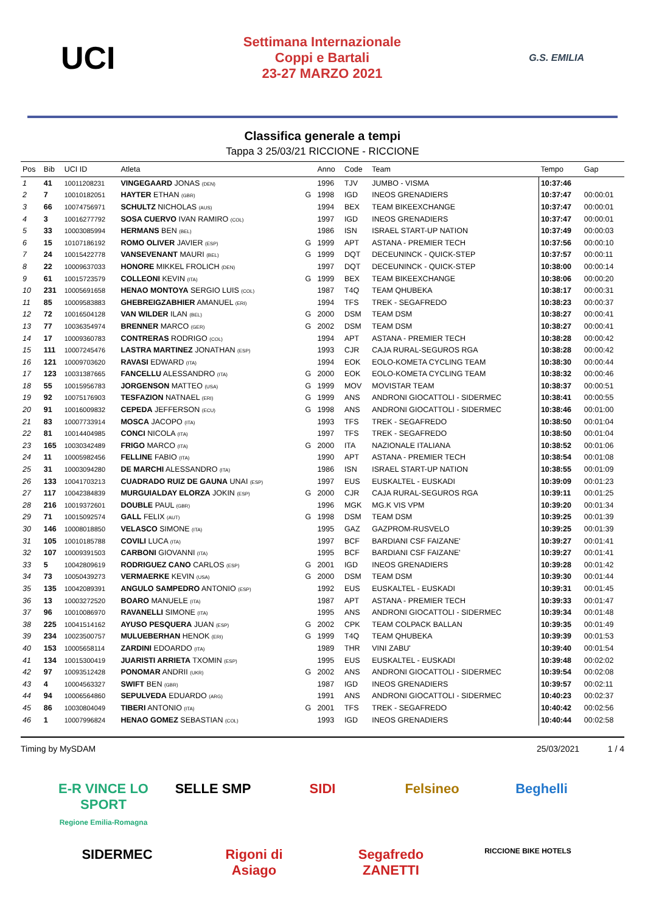UCI
Settimana Internazionale
Coppi e Bartali
23-27 MARZO 2021
G.S. EMILIA
Classifica generale a tempi
Tappa 3 25/03/21 RICCIONE - RICCIONE
| Pos | Bib | UCI ID | Atleta | | Anno | Code | Team | Tempo | Gap |
| --- | --- | --- | --- | --- | --- | --- | --- | --- | --- |
| 1 | 41 | 10011208231 | VINGEGAARD JONAS (DEN) | | 1996 | TJV | JUMBO - VISMA | 10:37:46 | |
| 2 | 7 | 10010182051 | HAYTER ETHAN (GBR) | G | 1998 | IGD | INEOS GRENADIERS | 10:37:47 | 00:00:01 |
| 3 | 66 | 10074756971 | SCHULTZ NICHOLAS (AUS) | | 1994 | BEX | TEAM BIKEEXCHANGE | 10:37:47 | 00:00:01 |
| 4 | 3 | 10016277792 | SOSA CUERVO IVAN RAMIRO (COL) | | 1997 | IGD | INEOS GRENADIERS | 10:37:47 | 00:00:01 |
| 5 | 33 | 10003085994 | HERMANS BEN (BEL) | | 1986 | ISN | ISRAEL START-UP NATION | 10:37:49 | 00:00:03 |
| 6 | 15 | 10107186192 | ROMO OLIVER JAVIER (ESP) | G | 1999 | APT | ASTANA - PREMIER TECH | 10:37:56 | 00:00:10 |
| 7 | 24 | 10015422778 | VANSEVENANT MAURI (BEL) | G | 1999 | DQT | DECEUNINCK - QUICK-STEP | 10:37:57 | 00:00:11 |
| 8 | 22 | 10009637033 | HONORE MIKKEL FROLICH (DEN) | | 1997 | DQT | DECEUNINCK - QUICK-STEP | 10:38:00 | 00:00:14 |
| 9 | 61 | 10015723579 | COLLEONI KEVIN (ITA) | G | 1999 | BEX | TEAM BIKEEXCHANGE | 10:38:06 | 00:00:20 |
| 10 | 231 | 10005691658 | HENAO MONTOYA SERGIO LUIS (COL) | | 1987 | T4Q | TEAM QHUBEKA | 10:38:17 | 00:00:31 |
| 11 | 85 | 10009583883 | GHEBREIGZABHIER AMANUEL (ERI) | | 1994 | TFS | TREK - SEGAFREDO | 10:38:23 | 00:00:37 |
| 12 | 72 | 10016504128 | VAN WILDER ILAN (BEL) | G | 2000 | DSM | TEAM DSM | 10:38:27 | 00:00:41 |
| 13 | 77 | 10036354974 | BRENNER MARCO (GER) | G | 2002 | DSM | TEAM DSM | 10:38:27 | 00:00:41 |
| 14 | 17 | 10009360783 | CONTRERAS RODRIGO (COL) | | 1994 | APT | ASTANA - PREMIER TECH | 10:38:28 | 00:00:42 |
| 15 | 111 | 10007245476 | LASTRA MARTINEZ JONATHAN (ESP) | | 1993 | CJR | CAJA RURAL-SEGUROS RGA | 10:38:28 | 00:00:42 |
| 16 | 121 | 10009703620 | RAVASI EDWARD (ITA) | | 1994 | EOK | EOLO-KOMETA CYCLING TEAM | 10:38:30 | 00:00:44 |
| 17 | 123 | 10031387665 | FANCELLU ALESSANDRO (ITA) | G | 2000 | EOK | EOLO-KOMETA CYCLING TEAM | 10:38:32 | 00:00:46 |
| 18 | 55 | 10015956783 | JORGENSON MATTEO (USA) | G | 1999 | MOV | MOVISTAR TEAM | 10:38:37 | 00:00:51 |
| 19 | 92 | 10075176903 | TESFAZION NATNAEL (ERI) | G | 1999 | ANS | ANDRONI GIOCATTOLI - SIDERMEC | 10:38:41 | 00:00:55 |
| 20 | 91 | 10016009832 | CEPEDA JEFFERSON (ECU) | G | 1998 | ANS | ANDRONI GIOCATTOLI - SIDERMEC | 10:38:46 | 00:01:00 |
| 21 | 83 | 10007733914 | MOSCA JACOPO (ITA) | | 1993 | TFS | TREK - SEGAFREDO | 10:38:50 | 00:01:04 |
| 22 | 81 | 10014404985 | CONCI NICOLA (ITA) | | 1997 | TFS | TREK - SEGAFREDO | 10:38:50 | 00:01:04 |
| 23 | 165 | 10030342489 | FRIGO MARCO (ITA) | G | 2000 | ITA | NAZIONALE ITALIANA | 10:38:52 | 00:01:06 |
| 24 | 11 | 10005982456 | FELLINE FABIO (ITA) | | 1990 | APT | ASTANA - PREMIER TECH | 10:38:54 | 00:01:08 |
| 25 | 31 | 10003094280 | DE MARCHI ALESSANDRO (ITA) | | 1986 | ISN | ISRAEL START-UP NATION | 10:38:55 | 00:01:09 |
| 26 | 133 | 10041703213 | CUADRADO RUIZ DE GAUNA UNAI (ESP) | | 1997 | EUS | EUSKALTEL - EUSKADI | 10:39:09 | 00:01:23 |
| 27 | 117 | 10042384839 | MURGUIALDAY ELORZA JOKIN (ESP) | G | 2000 | CJR | CAJA RURAL-SEGUROS RGA | 10:39:11 | 00:01:25 |
| 28 | 216 | 10019372601 | DOUBLE PAUL (GBR) | | 1996 | MGK | MG.K VIS VPM | 10:39:20 | 00:01:34 |
| 29 | 71 | 10015092574 | GALL FELIX (AUT) | G | 1998 | DSM | TEAM DSM | 10:39:25 | 00:01:39 |
| 30 | 146 | 10008018850 | VELASCO SIMONE (ITA) | | 1995 | GAZ | GAZPROM-RUSVELO | 10:39:25 | 00:01:39 |
| 31 | 105 | 10010185788 | COVILI LUCA (ITA) | | 1997 | BCF | BARDIANI CSF FAIZANE' | 10:39:27 | 00:01:41 |
| 32 | 107 | 10009391503 | CARBONI GIOVANNI (ITA) | | 1995 | BCF | BARDIANI CSF FAIZANE' | 10:39:27 | 00:01:41 |
| 33 | 5 | 10042809619 | RODRIGUEZ CANO CARLOS (ESP) | G | 2001 | IGD | INEOS GRENADIERS | 10:39:28 | 00:01:42 |
| 34 | 73 | 10050439273 | VERMAERKE KEVIN (USA) | G | 2000 | DSM | TEAM DSM | 10:39:30 | 00:01:44 |
| 35 | 135 | 10042089391 | ANGULO SAMPEDRO ANTONIO (ESP) | | 1992 | EUS | EUSKALTEL - EUSKADI | 10:39:31 | 00:01:45 |
| 36 | 13 | 10003272520 | BOARO MANUELE (ITA) | | 1987 | APT | ASTANA - PREMIER TECH | 10:39:33 | 00:01:47 |
| 37 | 96 | 10010086970 | RAVANELLI SIMONE (ITA) | | 1995 | ANS | ANDRONI GIOCATTOLI - SIDERMEC | 10:39:34 | 00:01:48 |
| 38 | 225 | 10041514162 | AYUSO PESQUERA JUAN (ESP) | G | 2002 | CPK | TEAM COLPACK BALLAN | 10:39:35 | 00:01:49 |
| 39 | 234 | 10023500757 | MULUEBERHAN HENOK (ERI) | G | 1999 | T4Q | TEAM QHUBEKA | 10:39:39 | 00:01:53 |
| 40 | 153 | 10005658114 | ZARDINI EDOARDO (ITA) | | 1989 | THR | VINI ZABU' | 10:39:40 | 00:01:54 |
| 41 | 134 | 10015300419 | JUARISTI ARRIETA TXOMIN (ESP) | | 1995 | EUS | EUSKALTEL - EUSKADI | 10:39:48 | 00:02:02 |
| 42 | 97 | 10093512428 | PONOMAR ANDRII (UKR) | G | 2002 | ANS | ANDRONI GIOCATTOLI - SIDERMEC | 10:39:54 | 00:02:08 |
| 43 | 4 | 10004563327 | SWIFT BEN (GBR) | | 1987 | IGD | INEOS GRENADIERS | 10:39:57 | 00:02:11 |
| 44 | 94 | 10006564860 | SEPULVEDA EDUARDO (ARG) | | 1991 | ANS | ANDRONI GIOCATTOLI - SIDERMEC | 10:40:23 | 00:02:37 |
| 45 | 86 | 10030804049 | TIBERI ANTONIO (ITA) | G | 2001 | TFS | TREK - SEGAFREDO | 10:40:42 | 00:02:56 |
| 46 | 1 | 10007996824 | HENAO GOMEZ SEBASTIAN (COL) | | 1993 | IGD | INEOS GRENADIERS | 10:40:44 | 00:02:58 |
Timing by MySDAM 25/03/2021 1 / 4
E-R VINCE LO SPORT
Regione Emilia-Romagna
SELLE SMP
SIDI
Felsineo
Beghelli
SIDERMEC
Rigoni di Asiago
Segafredo ZANETTI
RICCIONE BIKE HOTELS